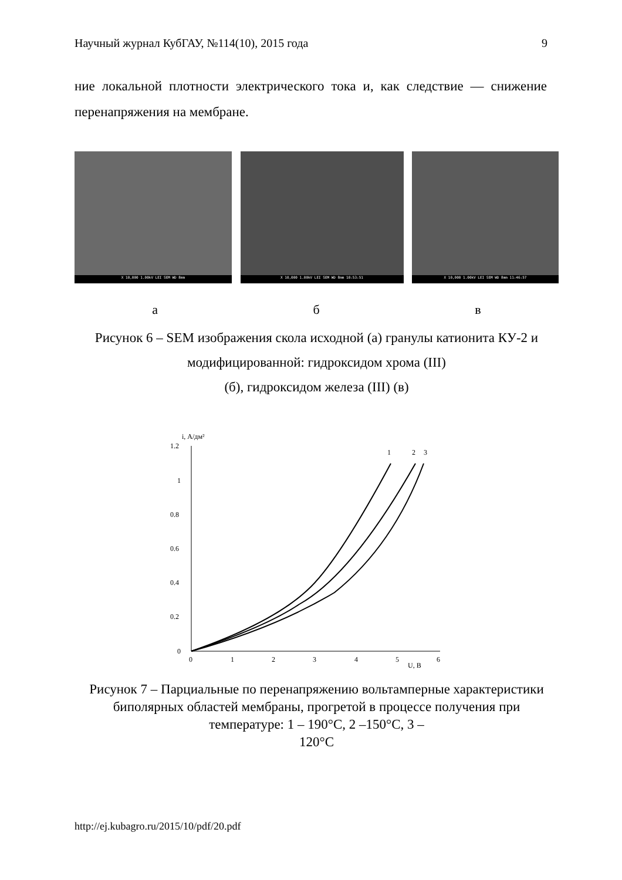Научный журнал КубГАУ, №114(10), 2015 года 9
ние локальной плотности электрического тока и, как следствие — сниже­ние перенапряжения на мембране.
X 10,000 1.00kV LEI SEM WD 8mm
X 10,000 1.00kV LEI SEM WD 8mm 10:53:51
X 10,000 1.00kV LEI SEM WD 8mm 11:46:57
а б в
Рисунок 6 – SEM изображения скола исходной (а) гранулы ка­тионита КУ-2 и модифицированной: гидроксидом хрома (III)
(б), гидроксидом железа (III) (в)
i, А/дм²
1.2
1
0.8
0.6
0.4
0.2
0
0
1
2
3
4
5
6
U, В
1
2
3
Рисунок 7 – Парциальные по перенапряжению вольтамперные характеристики биполярных областей мембраны, прогретой в процессе получения при температуре: 1 – 190°С, 2 –150°С, 3 –
120°С
http://ej.kubagro.ru/2015/10/pdf/20.pdf